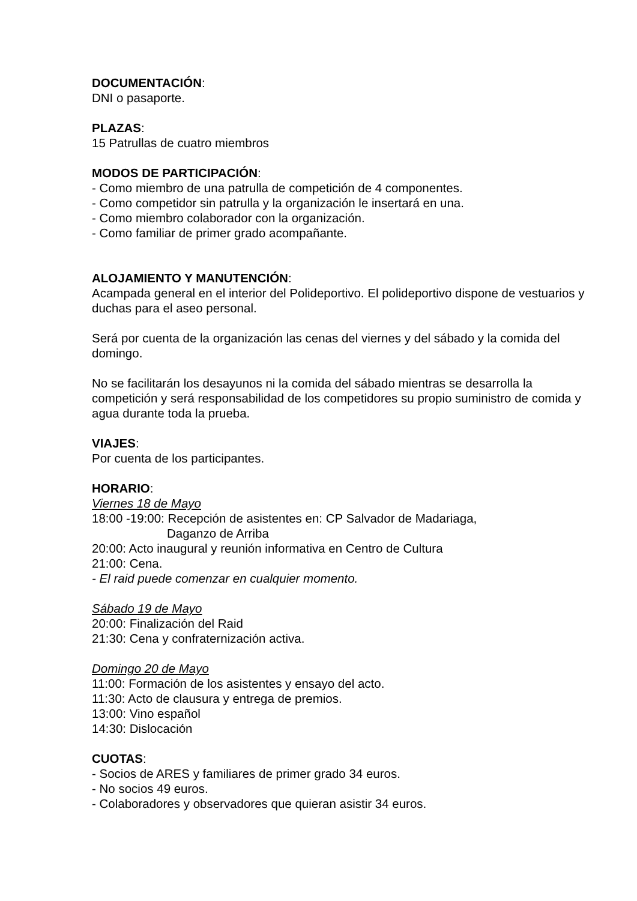DOCUMENTACIÓN:
DNI o pasaporte.
PLAZAS:
15 Patrullas de cuatro miembros
MODOS DE PARTICIPACIÓN:
- Como miembro de una patrulla de competición de 4 componentes.
- Como competidor sin patrulla y la organización le insertará en una.
- Como miembro colaborador con la organización.
- Como familiar de primer grado acompañante.
ALOJAMIENTO Y MANUTENCIÓN:
Acampada general en el interior del Polideportivo. El polideportivo dispone de vestuarios y duchas para el aseo personal.
Será por cuenta de la organización las cenas del viernes y del sábado y la comida del domingo.
No se facilitarán los desayunos ni la comida del sábado mientras se desarrolla la competición y será responsabilidad de los competidores su propio suministro de comida y agua durante toda la prueba.
VIAJES:
Por cuenta de los participantes.
HORARIO:
Viernes 18 de Mayo
18:00 -19:00: Recepción de asistentes en: CP Salvador de Madariaga,
Daganzo de Arriba
20:00: Acto inaugural y reunión informativa en Centro de Cultura
21:00: Cena.
- El raid puede comenzar en cualquier momento.
Sábado 19 de Mayo
20:00: Finalización del Raid
21:30: Cena y confraternización activa.
Domingo 20 de Mayo
11:00: Formación de los asistentes y ensayo del acto.
11:30: Acto de clausura y entrega de premios.
13:00: Vino español
14:30: Dislocación
CUOTAS:
- Socios de ARES y familiares de primer grado 34 euros.
- No socios 49 euros.
- Colaboradores y observadores que quieran asistir 34 euros.